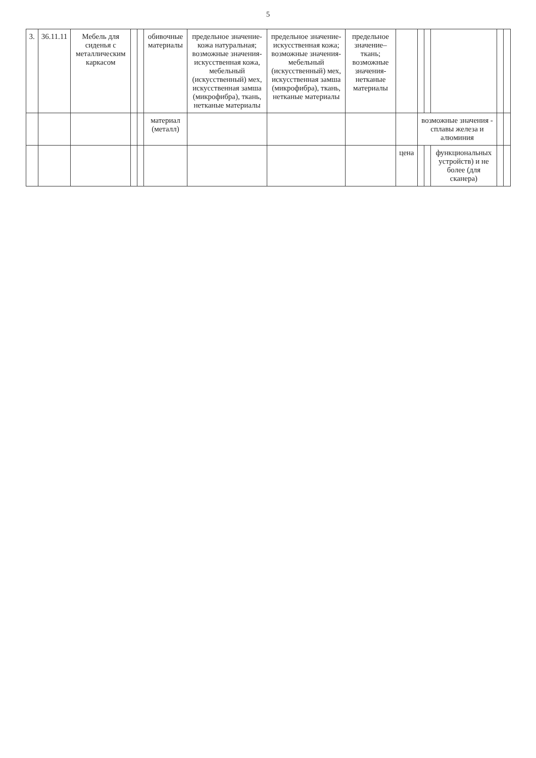5
| 3. | 36.11.11 | Мебель для сиденья с металлическим каркасом | | | обивочные материалы | предельное значение- кожа натуральная; возможные значения- искусственная кожа, мебельный (искусственный) мех, искусственная замша (микрофибра), ткань, нетканые материалы | предельное значение- искусственная кожа; возможные значения- мебельный (искусственный) мех, искусственная замша (микрофибра), ткань, нетканые материалы | предельное значение– ткань; возможные значения- нетканые материалы | | | | | | |
| | | | | | материал (металл) | | | | | возможные значения - сплавы железа и алюминия | | | | |
| | | | | | | | | | цена | | | функциональных устройств) и не более (для сканера) | | |